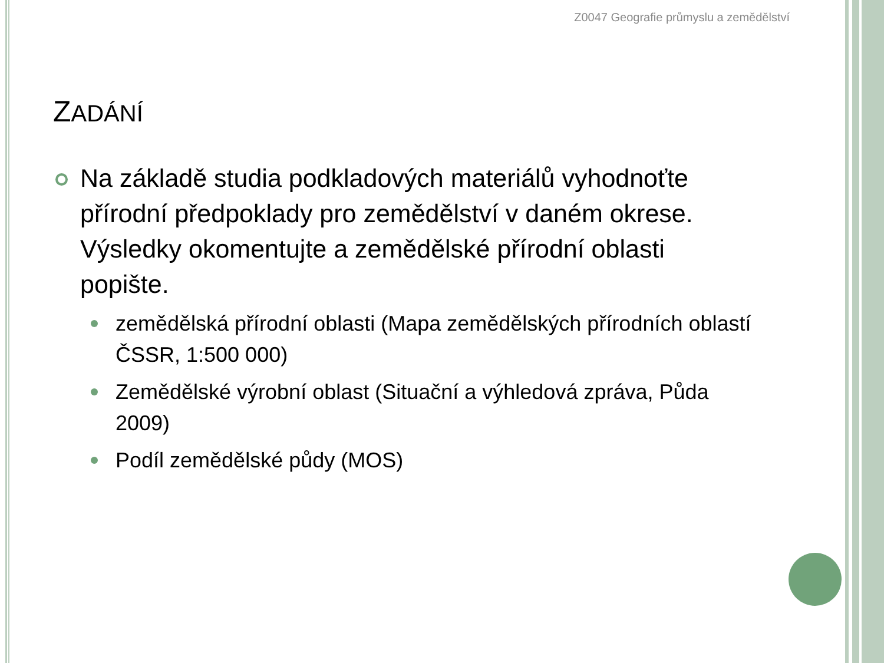Z0047 Geografie průmyslu a zemědělství
ZADÁNÍ
Na základě studia podkladových materiálů vyhodnoťte přírodní předpoklady pro zemědělství v daném okrese. Výsledky okomentujte a zemědělské přírodní oblasti popište.
zemědělská přírodní oblasti (Mapa zemědělských přírodních oblastí ČSSR, 1:500 000)
Zemědělské výrobní oblast (Situační a výhledová zpráva, Půda 2009)
Podíl zemědělské půdy (MOS)